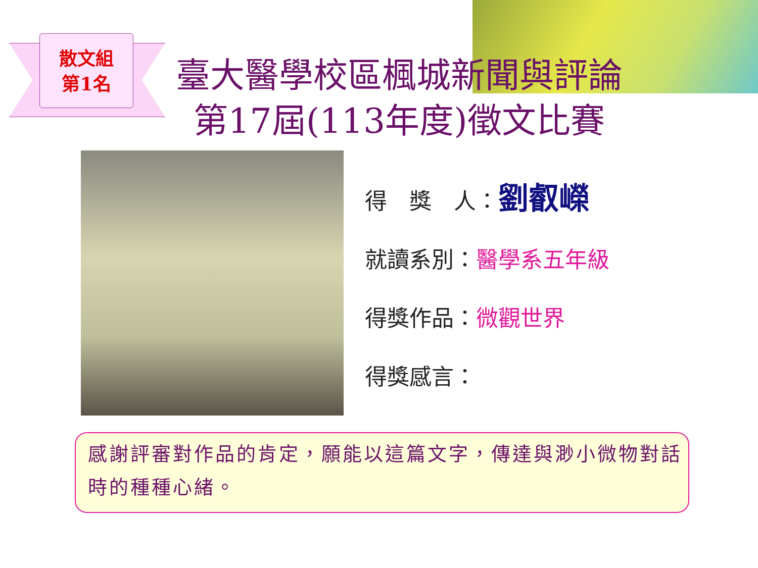散文組
第1名
臺大醫學校區楓城新聞與評論
第17屆(113年度)徵文比賽
得　獎　人：劉叡嶸
就讀系別：醫學系五年級
得獎作品：微觀世界
得獎感言：
感謝評審對作品的肯定，願能以這篇文字，傳達與渺小微物對話時的種種心緒。